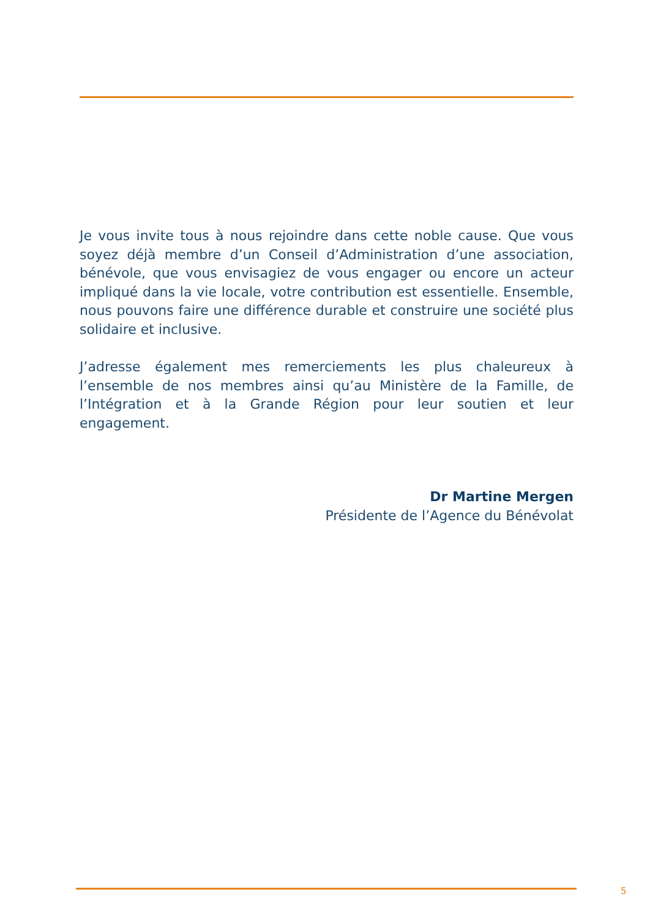Je vous invite tous à nous rejoindre dans cette noble cause. Que vous soyez déjà membre d’un Conseil d’Administration d’une association, bénévole, que vous envisagiez de vous engager ou encore un acteur impliqué dans la vie locale, votre contribution est essentielle. Ensemble, nous pouvons faire une différence durable et construire une société plus solidaire et inclusive.
J’adresse également mes remerciements les plus chaleureux à l’ensemble de nos membres ainsi qu’au Ministère de la Famille, de l’Intégration et à la Grande Région pour leur soutien et leur engagement.
Dr Martine Mergen
Présidente de l’Agence du Bénévolat
5